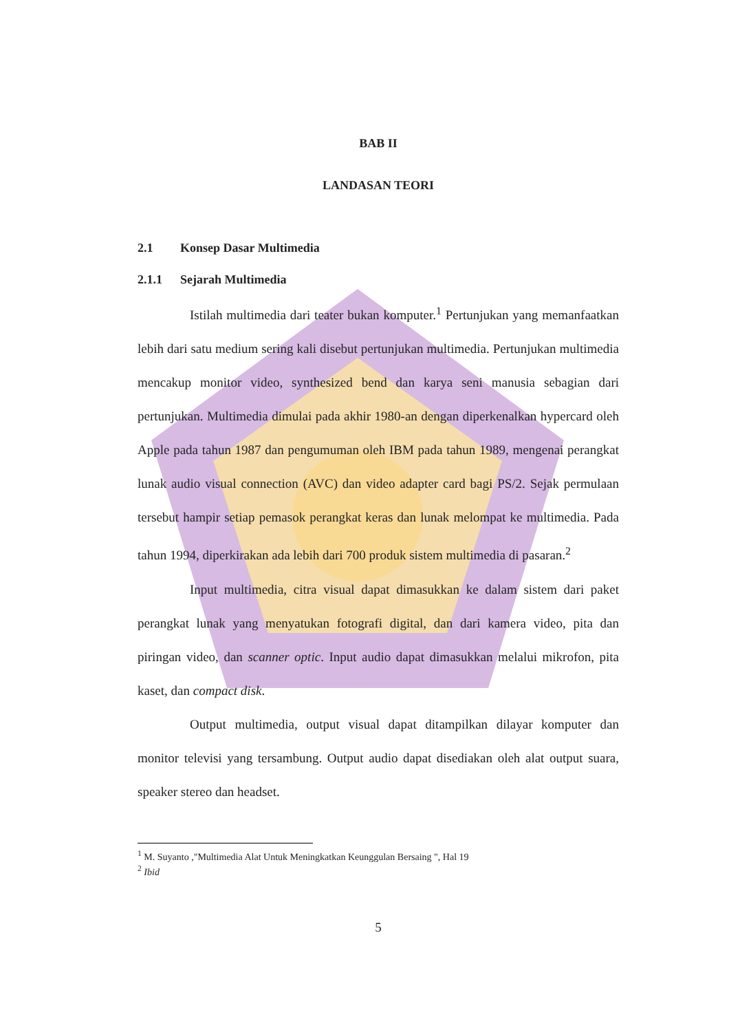BAB II
LANDASAN TEORI
2.1 Konsep Dasar Multimedia
2.1.1 Sejarah Multimedia
Istilah multimedia dari teater bukan komputer.<sup>1</sup> Pertunjukan yang memanfaatkan lebih dari satu medium sering kali disebut pertunjukan multimedia. Pertunjukan multimedia mencakup monitor video, synthesized bend dan karya seni manusia sebagian dari pertunjukan. Multimedia dimulai pada akhir 1980-an dengan diperkenalkan hypercard oleh Apple pada tahun 1987 dan pengumuman oleh IBM pada tahun 1989, mengenai perangkat lunak audio visual connection (AVC) dan video adapter card bagi PS/2. Sejak permulaan tersebut hampir setiap pemasok perangkat keras dan lunak melompat ke multimedia. Pada tahun 1994, diperkirakan ada lebih dari 700 produk sistem multimedia di pasaran.<sup>2</sup>
Input multimedia, citra visual dapat dimasukkan ke dalam sistem dari paket perangkat lunak yang menyatukan fotografi digital, dan dari kamera video, pita dan piringan video, dan scanner optic. Input audio dapat dimasukkan melalui mikrofon, pita kaset, dan compact disk.
Output multimedia, output visual dapat ditampilkan dilayar komputer dan monitor televisi yang tersambung. Output audio dapat disediakan oleh alat output suara, speaker stereo dan headset.
<sup>1</sup> M. Suyanto ,"Multimedia Alat Untuk Meningkatkan Keunggulan Bersaing ", Hal 19
<sup>2</sup> Ibid
5